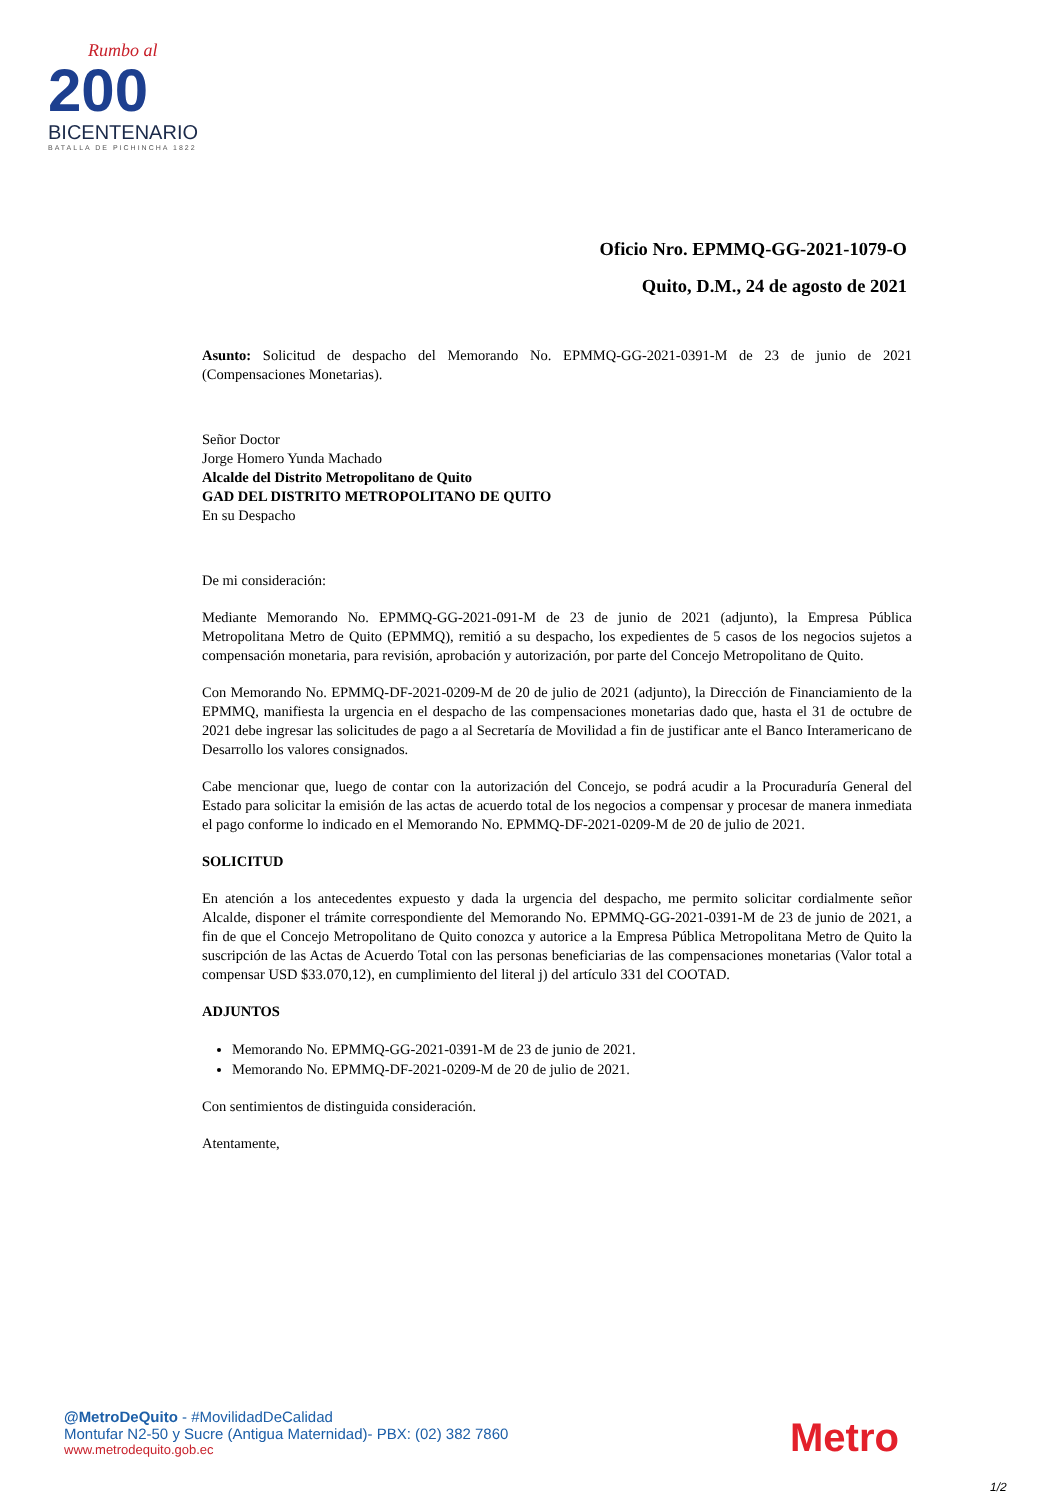Rumbo al
200
BICENTENARIO
BATALLA DE PICHINCHA 1822
Oficio Nro. EPMMQ-GG-2021-1079-O
Quito, D.M., 24 de agosto de 2021
Asunto: Solicitud de despacho del Memorando No. EPMMQ-GG-2021-0391-M de 23 de junio de 2021 (Compensaciones Monetarias).
Señor Doctor
Jorge Homero Yunda Machado
Alcalde del Distrito Metropolitano de Quito
GAD DEL DISTRITO METROPOLITANO DE QUITO
En su Despacho
De mi consideración:
Mediante Memorando No. EPMMQ-GG-2021-091-M de 23 de junio de 2021 (adjunto), la Empresa Pública Metropolitana Metro de Quito (EPMMQ), remitió a su despacho, los expedientes de 5 casos de los negocios sujetos a compensación monetaria, para revisión, aprobación y autorización, por parte del Concejo Metropolitano de Quito.
Con Memorando No. EPMMQ-DF-2021-0209-M de 20 de julio de 2021 (adjunto), la Dirección de Financiamiento de la EPMMQ, manifiesta la urgencia en el despacho de las compensaciones monetarias dado que, hasta el 31 de octubre de 2021 debe ingresar las solicitudes de pago a al Secretaría de Movilidad a fin de justificar ante el Banco Interamericano de Desarrollo los valores consignados.
Cabe mencionar que, luego de contar con la autorización del Concejo, se podrá acudir a la Procuraduría General del Estado para solicitar la emisión de las actas de acuerdo total de los negocios a compensar y procesar de manera inmediata el pago conforme lo indicado en el Memorando No. EPMMQ-DF-2021-0209-M de 20 de julio de 2021.
SOLICITUD
En atención a los antecedentes expuesto y dada la urgencia del despacho, me permito solicitar cordialmente señor Alcalde, disponer el trámite correspondiente del Memorando No. EPMMQ-GG-2021-0391-M de 23 de junio de 2021, a fin de que el Concejo Metropolitano de Quito conozca y autorice a la Empresa Pública Metropolitana Metro de Quito la suscripción de las Actas de Acuerdo Total con las personas beneficiarias de las compensaciones monetarias (Valor total a compensar USD $33.070,12), en cumplimiento del literal j) del artículo 331 del COOTAD.
ADJUNTOS
Memorando No. EPMMQ-GG-2021-0391-M de 23 de junio de 2021.
Memorando No. EPMMQ-DF-2021-0209-M de 20 de julio de 2021.
Con sentimientos de distinguida consideración.
Atentamente,
@MetroDeQuito - #MovilidadDeCalidad
Montufar N2-50 y Sucre (Antigua Maternidad)- PBX: (02) 382 7860
www.metrodequito.gob.ec
Metro
1/2